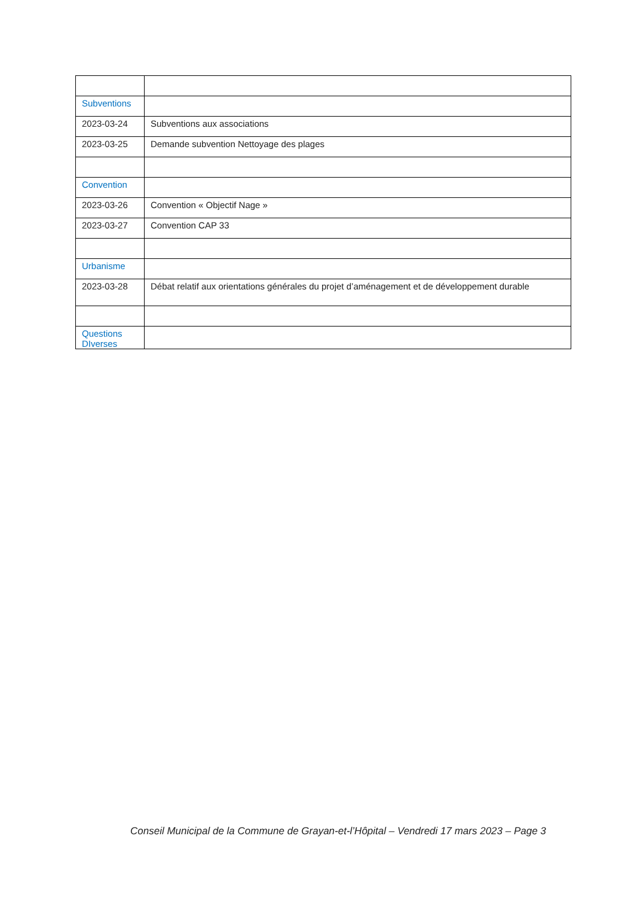| Subventions | |
| 2023-03-24 | Subventions aux associations |
| 2023-03-25 | Demande subvention Nettoyage des plages |
| Convention | |
| 2023-03-26 | Convention « Objectif Nage » |
| 2023-03-27 | Convention CAP 33 |
| Urbanisme | |
| 2023-03-28 | Débat relatif aux orientations générales du projet d’aménagement et de développement durable |
| Questions DIverses | |
Conseil Municipal de la Commune de Grayan-et-l’Hôpital – Vendredi 17 mars 2023 – Page 3